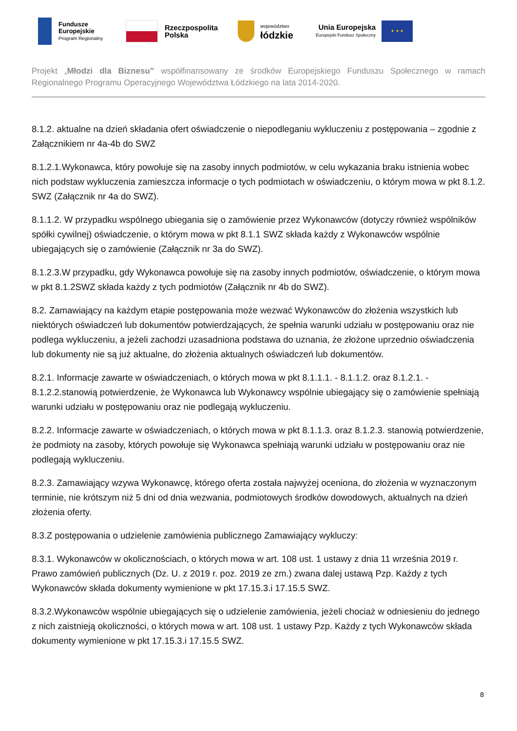Fundusze
Europejskie
Program Regionalny
Rzeczpospolita
Polska
województwo
łódzkie
Unia Europejska
Europejski Fundusz Społeczny
★ ★ ★
Projekt „Młodzi dla Biznesu” współfinansowany ze środków Europejskiego Funduszu Społecznego w ramach Regionalnego Programu Operacyjnego Województwa Łódzkiego na lata 2014-2020.
8.1.2. aktualne na dzień składania ofert oświadczenie o niepodleganiu wykluczeniu z postępowania – zgodnie z Załącznikiem nr 4a-4b do SWZ
8.1.2.1.Wykonawca, który powołuje się na zasoby innych podmiotów, w celu wykazania braku istnienia wobec nich podstaw wykluczenia zamieszcza informacje o tych podmiotach w oświadczeniu, o którym mowa w pkt 8.1.2. SWZ (Załącznik nr 4a do SWZ).
8.1.1.2. W przypadku wspólnego ubiegania się o zamówienie przez Wykonawców (dotyczy również wspólników spółki cywilnej) oświadczenie, o którym mowa w pkt 8.1.1 SWZ składa każdy z Wykonawców wspólnie ubiegających się o zamówienie (Załącznik nr 3a do SWZ).
8.1.2.3.W przypadku, gdy Wykonawca powołuje się na zasoby innych podmiotów, oświadczenie, o którym mowa w pkt 8.1.2SWZ składa każdy z tych podmiotów (Załącznik nr 4b do SWZ).
8.2. Zamawiający na każdym etapie postępowania może wezwać Wykonawców do złożenia wszystkich lub niektórych oświadczeń lub dokumentów potwierdzających, że spełnia warunki udziału w postępowaniu oraz nie podlega wykluczeniu, a jeżeli zachodzi uzasadniona podstawa do uznania, że złożone uprzednio oświadczenia lub dokumenty nie są już aktualne, do złożenia aktualnych oświadczeń lub dokumentów.
8.2.1. Informacje zawarte w oświadczeniach, o których mowa w pkt 8.1.1.1. - 8.1.1.2. oraz 8.1.2.1. - 8.1.2.2.stanowią potwierdzenie, że Wykonawca lub Wykonawcy wspólnie ubiegający się o zamówienie spełniają warunki udziału w postępowaniu oraz nie podlegają wykluczeniu.
8.2.2. Informacje zawarte w oświadczeniach, o których mowa w pkt 8.1.1.3. oraz 8.1.2.3. stanowią potwierdzenie, że podmioty na zasoby, których powołuje się Wykonawca spełniają warunki udziału w postępowaniu oraz nie podlegają wykluczeniu.
8.2.3. Zamawiający wzywa Wykonawcę, którego oferta została najwyżej oceniona, do złożenia w wyznaczonym terminie, nie krótszym niż 5 dni od dnia wezwania, podmiotowych środków dowodowych, aktualnych na dzień złożenia oferty.
8.3.Z postępowania o udzielenie zamówienia publicznego Zamawiający wykluczy:
8.3.1. Wykonawców w okolicznościach, o których mowa w art. 108 ust. 1 ustawy z dnia 11 września 2019 r. Prawo zamówień publicznych (Dz. U. z 2019 r. poz. 2019 ze zm.) zwana dalej ustawą Pzp. Każdy z tych Wykonawców składa dokumenty wymienione w pkt 17.15.3.i 17.15.5 SWZ.
8.3.2.Wykonawców wspólnie ubiegających się o udzielenie zamówienia, jeżeli chociaż w odniesieniu do jednego z nich zaistnieją okoliczności, o których mowa w art. 108 ust. 1 ustawy Pzp. Każdy z tych Wykonawców składa dokumenty wymienione w pkt 17.15.3.i 17.15.5 SWZ.
8